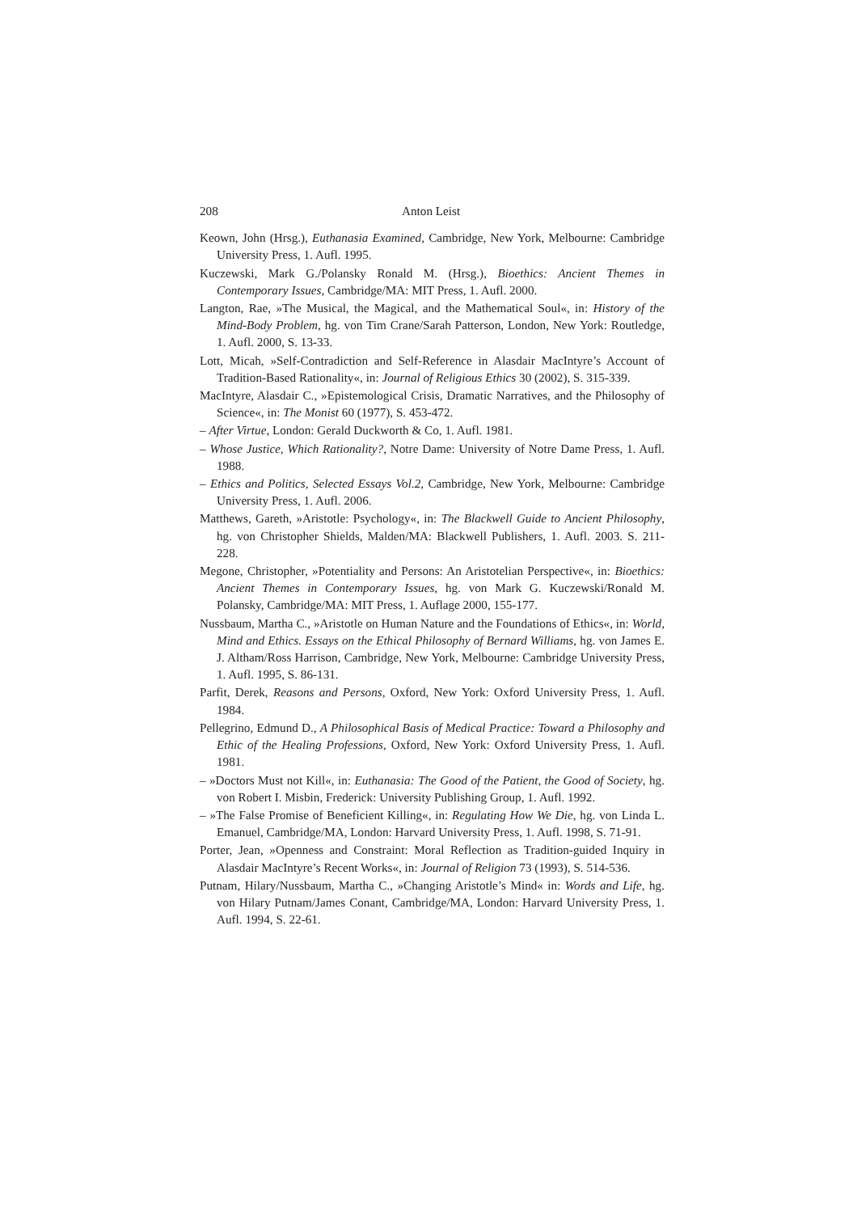208 Anton Leist
Keown, John (Hrsg.), Euthanasia Examined, Cambridge, New York, Melbourne: Cambridge University Press, 1. Aufl. 1995.
Kuczewski, Mark G./Polansky Ronald M. (Hrsg.), Bioethics: Ancient Themes in Contemporary Issues, Cambridge/MA: MIT Press, 1. Aufl. 2000.
Langton, Rae, »The Musical, the Magical, and the Mathematical Soul«, in: History of the Mind-Body Problem, hg. von Tim Crane/Sarah Patterson, London, New York: Routledge, 1. Aufl. 2000, S. 13-33.
Lott, Micah, »Self-Contradiction and Self-Reference in Alasdair MacIntyre’s Account of Tradition-Based Rationality«, in: Journal of Religious Ethics 30 (2002), S. 315-339.
MacIntyre, Alasdair C., »Epistemological Crisis, Dramatic Narratives, and the Philosophy of Science«, in: The Monist 60 (1977), S. 453-472.
– After Virtue, London: Gerald Duckworth & Co, 1. Aufl. 1981.
– Whose Justice, Which Rationality?, Notre Dame: University of Notre Dame Press, 1. Aufl. 1988.
– Ethics and Politics, Selected Essays Vol.2, Cambridge, New York, Melbourne: Cambridge University Press, 1. Aufl. 2006.
Matthews, Gareth, »Aristotle: Psychology«, in: The Blackwell Guide to Ancient Philosophy, hg. von Christopher Shields, Malden/MA: Blackwell Publishers, 1. Aufl. 2003. S. 211-228.
Megone, Christopher, »Potentiality and Persons: An Aristotelian Perspective«, in: Bioethics: Ancient Themes in Contemporary Issues, hg. von Mark G. Kuczewski/Ronald M. Polansky, Cambridge/MA: MIT Press, 1. Auflage 2000, 155-177.
Nussbaum, Martha C., »Aristotle on Human Nature and the Foundations of Ethics«, in: World, Mind and Ethics. Essays on the Ethical Philosophy of Bernard Williams, hg. von James E. J. Altham/Ross Harrison, Cambridge, New York, Melbourne: Cambridge University Press, 1. Aufl. 1995, S. 86-131.
Parfit, Derek, Reasons and Persons, Oxford, New York: Oxford University Press, 1. Aufl. 1984.
Pellegrino, Edmund D., A Philosophical Basis of Medical Practice: Toward a Philosophy and Ethic of the Healing Professions, Oxford, New York: Oxford University Press, 1. Aufl. 1981.
– »Doctors Must not Kill«, in: Euthanasia: The Good of the Patient, the Good of Society, hg. von Robert I. Misbin, Frederick: University Publishing Group, 1. Aufl. 1992.
– »The False Promise of Beneficient Killing«, in: Regulating How We Die, hg. von Linda L. Emanuel, Cambridge/MA, London: Harvard University Press, 1. Aufl. 1998, S. 71-91.
Porter, Jean, »Openness and Constraint: Moral Reflection as Tradition-guided Inquiry in Alasdair MacIntyre’s Recent Works«, in: Journal of Religion 73 (1993), S. 514-536.
Putnam, Hilary/Nussbaum, Martha C., »Changing Aristotle’s Mind« in: Words and Life, hg. von Hilary Putnam/James Conant, Cambridge/MA, London: Harvard University Press, 1. Aufl. 1994, S. 22-61.